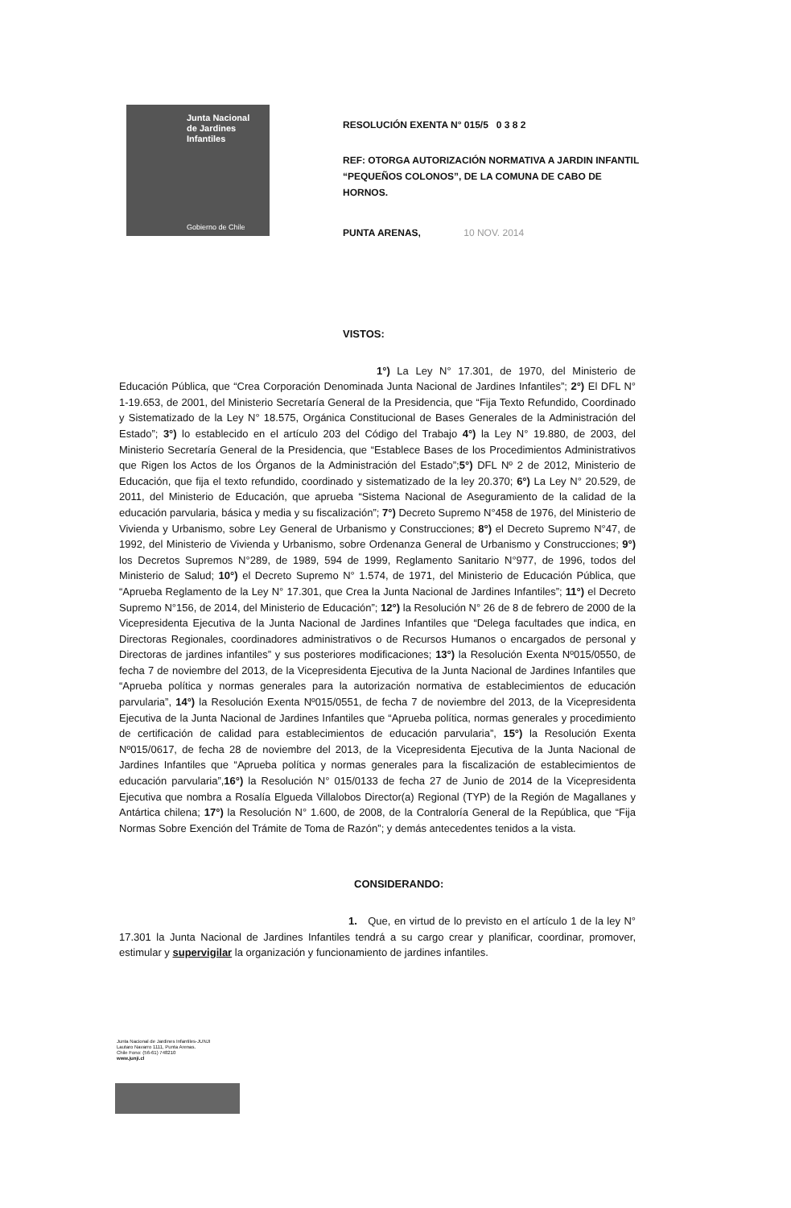Junta Nacional
de Jardines
Infantiles
Gobierno de Chile
RESOLUCIÓN EXENTA N° 015/5 0 3 8 2
REF: OTORGA AUTORIZACIÓN NORMATIVA A JARDIN INFANTIL “PEQUEÑOS COLONOS”, DE LA COMUNA DE CABO DE HORNOS.
PUNTA ARENAS, 10 NOV. 2014
VISTOS:
1°) La Ley N° 17.301, de 1970, del Ministerio de Educación Pública, que “Crea Corporación Denominada Junta Nacional de Jardines Infantiles”; 2°) El DFL N° 1-19.653, de 2001, del Ministerio Secretaría General de la Presidencia, que “Fija Texto Refundido, Coordinado y Sistematizado de la Ley N° 18.575, Orgánica Constitucional de Bases Generales de la Administración del Estado”; 3°) lo establecido en el artículo 203 del Código del Trabajo 4°) la Ley N° 19.880, de 2003, del Ministerio Secretaría General de la Presidencia, que “Establece Bases de los Procedimientos Administrativos que Rigen los Actos de los Órganos de la Administración del Estado”;5°) DFL Nº 2 de 2012, Ministerio de Educación, que fija el texto refundido, coordinado y sistematizado de la ley 20.370; 6°) La Ley N° 20.529, de 2011, del Ministerio de Educación, que aprueba “Sistema Nacional de Aseguramiento de la calidad de la educación parvularia, básica y media y su fiscalización”; 7°) Decreto Supremo N°458 de 1976, del Ministerio de Vivienda y Urbanismo, sobre Ley General de Urbanismo y Construcciones; 8°) el Decreto Supremo N°47, de 1992, del Ministerio de Vivienda y Urbanismo, sobre Ordenanza General de Urbanismo y Construcciones; 9°) los Decretos Supremos N°289, de 1989, 594 de 1999, Reglamento Sanitario N°977, de 1996, todos del Ministerio de Salud; 10°) el Decreto Supremo N° 1.574, de 1971, del Ministerio de Educación Pública, que “Aprueba Reglamento de la Ley N° 17.301, que Crea la Junta Nacional de Jardines Infantiles”; 11°) el Decreto Supremo N°156, de 2014, del Ministerio de Educación”; 12°) la Resolución N° 26 de 8 de febrero de 2000 de la Vicepresidenta Ejecutiva de la Junta Nacional de Jardines Infantiles que “Delega facultades que indica, en Directoras Regionales, coordinadores administrativos o de Recursos Humanos o encargados de personal y Directoras de jardines infantiles” y sus posteriores modificaciones; 13°) la Resolución Exenta Nº015/0550, de fecha 7 de noviembre del 2013, de la Vicepresidenta Ejecutiva de la Junta Nacional de Jardines Infantiles que “Aprueba política y normas generales para la autorización normativa de establecimientos de educación parvularia”, 14°) la Resolución Exenta Nº015/0551, de fecha 7 de noviembre del 2013, de la Vicepresidenta Ejecutiva de la Junta Nacional de Jardines Infantiles que “Aprueba política, normas generales y procedimiento de certificación de calidad para establecimientos de educación parvularia”, 15°) la Resolución Exenta Nº015/0617, de fecha 28 de noviembre del 2013, de la Vicepresidenta Ejecutiva de la Junta Nacional de Jardines Infantiles que “Aprueba política y normas generales para la fiscalización de establecimientos de educación parvularia”,16°) la Resolución N° 015/0133 de fecha 27 de Junio de 2014 de la Vicepresidenta Ejecutiva que nombra a Rosalía Elgueda Villalobos Director(a) Regional (TYP) de la Región de Magallanes y Antártica chilena; 17°) la Resolución N° 1.600, de 2008, de la Contraloría General de la República, que “Fija Normas Sobre Exención del Trámite de Toma de Razón”; y demás antecedentes tenidos a la vista.
CONSIDERANDO:
1. Que, en virtud de lo previsto en el artículo 1 de la ley N° 17.301 la Junta Nacional de Jardines Infantiles tendrá a su cargo crear y planificar, coordinar, promover, estimular y supervigilar la organización y funcionamiento de jardines infantiles.
Junta Nacional de Jardines Infantiles-JUNJI
Lautaro Navarro 1111, Punta Arenas.
Chile Fono: (56-61) 748210
www.junji.cl